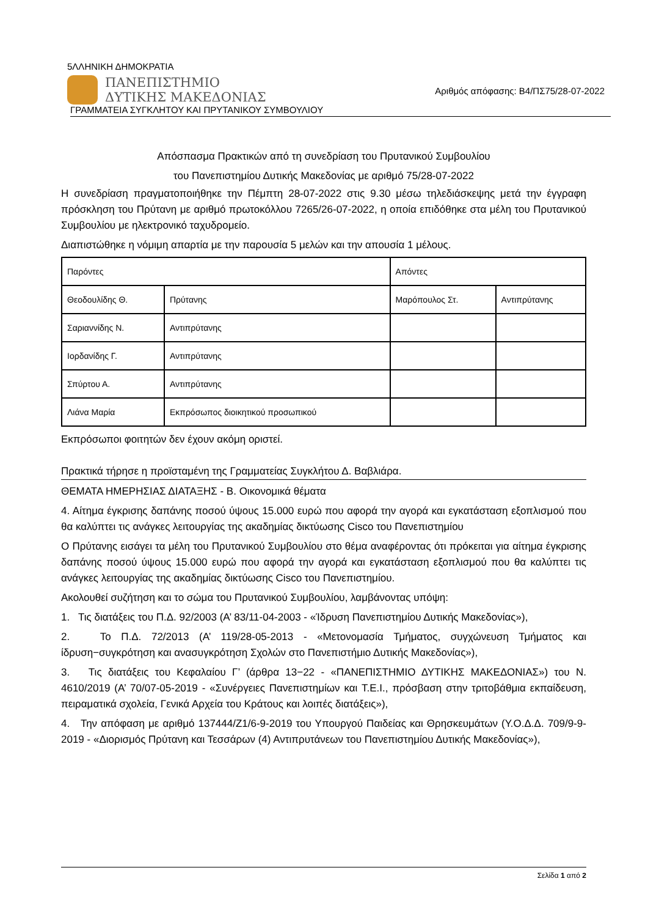5ΛΛΗΝΙΚΗ ΔΗΜΟΚΡΑΤΙΑ
ΠΑΝΕΠΙΣΤΗΜΙΟ
ΔΥΤΙΚΗΣ ΜΑΚΕΔΟΝΙΑΣ
Αριθμός απόφασης: Β4/ΠΣ75/28-07-2022
ΓΡΑΜΜΑΤΕΙΑ ΣΥΓΚΛΗΤΟΥ ΚΑΙ ΠΡΥΤΑΝΙΚΟΥ ΣΥΜΒΟΥΛΙΟΥ
Απόσπασμα Πρακτικών από τη συνεδρίαση του Πρυτανικού Συμβουλίου
του Πανεπιστημίου Δυτικής Μακεδονίας με αριθμό 75/28-07-2022
Η συνεδρίαση πραγματοποιήθηκε την Πέμπτη 28-07-2022 στις 9.30 μέσω τηλεδιάσκεψης μετά την έγγραφη πρόσκληση του Πρύτανη με αριθμό πρωτοκόλλου 7265/26-07-2022, η οποία επιδόθηκε στα μέλη του Πρυτανικού Συμβουλίου με ηλεκτρονικό ταχυδρομείο.
Διαπιστώθηκε η νόμιμη απαρτία με την παρουσία 5 μελών και την απουσία 1 μέλους.
| Παρόντες | | Απόντες | |
| Θεοδουλίδης Θ. | Πρύτανης | Μαρόπουλος Στ. | Αντιπρύτανης |
| Σαριαννίδης Ν. | Αντιπρύτανης | | |
| Ιορδανίδης Γ. | Αντιπρύτανης | | |
| Σπύρτου Α. | Αντιπρύτανης | | |
| Λιάνα Μαρία | Εκπρόσωπος διοικητικού προσωπικού | | |
Εκπρόσωποι φοιτητών δεν έχουν ακόμη οριστεί.
Πρακτικά τήρησε η προϊσταμένη της Γραμματείας Συγκλήτου Δ. Βαβλιάρα.
ΘΕΜΑΤΑ ΗΜΕΡΗΣΙΑΣ ΔΙΑΤΑΞΗΣ - Β. Οικονομικά θέματα
4. Αίτημα έγκρισης δαπάνης ποσού ύψους 15.000 ευρώ που αφορά την αγορά και εγκατάσταση εξοπλισμού που θα καλύπτει τις ανάγκες λειτουργίας της ακαδημίας δικτύωσης Cisco του Πανεπιστημίου
Ο Πρύτανης εισάγει τα μέλη του Πρυτανικού Συμβουλίου στο θέμα αναφέροντας ότι πρόκειται για αίτημα έγκρισης δαπάνης ποσού ύψους 15.000 ευρώ που αφορά την αγορά και εγκατάσταση εξοπλισμού που θα καλύπτει τις ανάγκες λειτουργίας της ακαδημίας δικτύωσης Cisco του Πανεπιστημίου.
Ακολουθεί συζήτηση και το σώμα του Πρυτανικού Συμβουλίου, λαμβάνοντας υπόψη:
1. Τις διατάξεις του Π.Δ. 92/2003 (Α’ 83/11-04-2003 - «Ίδρυση Πανεπιστημίου Δυτικής Μακεδονίας»),
2. Το Π.Δ. 72/2013 (Α’ 119/28-05-2013 - «Μετονομασία Τμήματος, συγχώνευση Τμήματος και ίδρυση−συγκρότηση και ανασυγκρότηση Σχολών στο Πανεπιστήμιο Δυτικής Μακεδονίας»),
3. Τις διατάξεις του Κεφαλαίου Γ’ (άρθρα 13−22 - «ΠΑΝΕΠΙΣΤΗΜΙΟ ΔΥΤΙΚΗΣ ΜΑΚΕΔΟΝΙΑΣ») του Ν. 4610/2019 (Α’ 70/07-05-2019 - «Συνέργειες Πανεπιστημίων και Τ.Ε.Ι., πρόσβαση στην τριτοβάθμια εκπαίδευση, πειραματικά σχολεία, Γενικά Αρχεία του Κράτους και λοιπές διατάξεις»),
4. Την απόφαση με αριθμό 137444/Ζ1/6-9-2019 του Υπουργού Παιδείας και Θρησκευμάτων (Υ.Ο.Δ.Δ. 709/9-9-2019 - «Διορισμός Πρύτανη και Τεσσάρων (4) Αντιπρυτάνεων του Πανεπιστημίου Δυτικής Μακεδονίας»),
Σελίδα 1 από 2